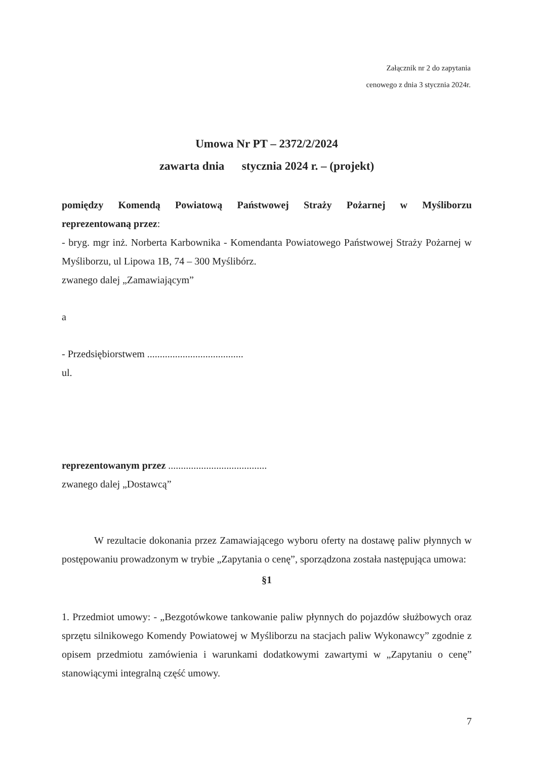Załącznik nr 2 do zapytania
cenowego z dnia 3 stycznia 2024r.
Umowa Nr PT – 2372/2/2024
zawarta dnia stycznia 2024 r. – (projekt)
pomiędzy Komendą Powiatową Państwowej Straży Pożarnej w Myśliborzu reprezentowaną przez:
- bryg. mgr inż. Norberta Karbownika - Komendanta Powiatowego Państwowej Straży Pożarnej w Myśliborzu, ul Lipowa 1B, 74 – 300 Myślibórz.
zwanego dalej „Zamawiającym”
a
- Przedsiębiorstwem ......................................
ul.
reprezentowanym przez .......................................
zwanego dalej „Dostawcą”
W rezultacie dokonania przez Zamawiającego wyboru oferty na dostawę paliw płynnych w postępowaniu prowadzonym w trybie „Zapytania o cenę”, sporządzona została następująca umowa:
§1
1. Przedmiot umowy: - „Bezgotówkowe tankowanie paliw płynnych do pojazdów służbowych oraz sprzętu silnikowego Komendy Powiatowej w Myśliborzu na stacjach paliw Wykonawcy” zgodnie z opisem przedmiotu zamówienia i warunkami dodatkowymi zawartymi w „Zapytaniu o cenę” stanowiącymi integralną część umowy.
7